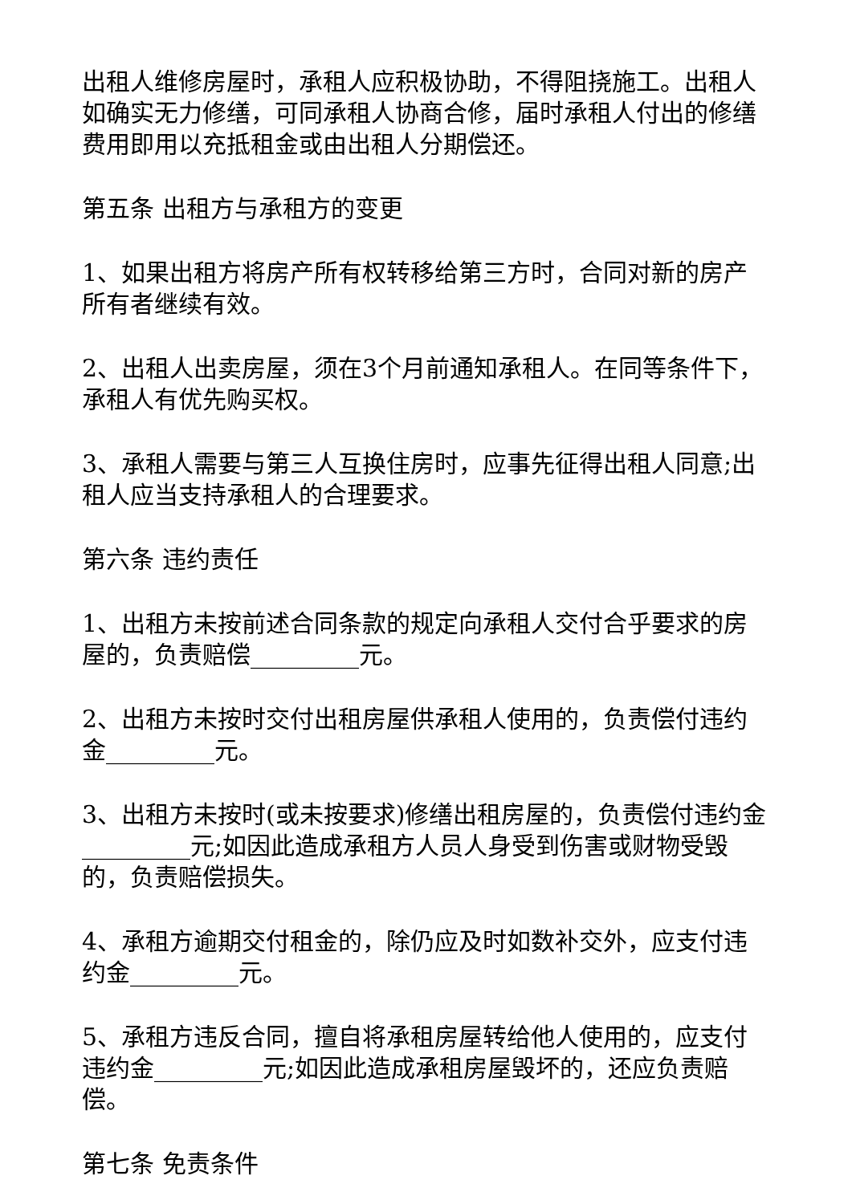出租人维修房屋时，承租人应积极协助，不得阻挠施工。出租人如确实无力修缮，可同承租人协商合修，届时承租人付出的修缮费用即用以充抵租金或由出租人分期偿还。
第五条 出租方与承租方的变更
1、如果出租方将房产所有权转移给第三方时，合同对新的房产所有者继续有效。
2、出租人出卖房屋，须在3个月前通知承租人。在同等条件下，承租人有优先购买权。
3、承租人需要与第三人互换住房时，应事先征得出租人同意;出租人应当支持承租人的合理要求。
第六条 违约责任
1、出租方未按前述合同条款的规定向承租人交付合乎要求的房屋的，负责赔偿_________元。
2、出租方未按时交付出租房屋供承租人使用的，负责偿付违约金_________元。
3、出租方未按时(或未按要求)修缮出租房屋的，负责偿付违约金_________元;如因此造成承租方人员人身受到伤害或财物受毁的，负责赔偿损失。
4、承租方逾期交付租金的，除仍应及时如数补交外，应支付违约金_________元。
5、承租方违反合同，擅自将承租房屋转给他人使用的，应支付违约金_________元;如因此造成承租房屋毁坏的，还应负责赔偿。
第七条 免责条件